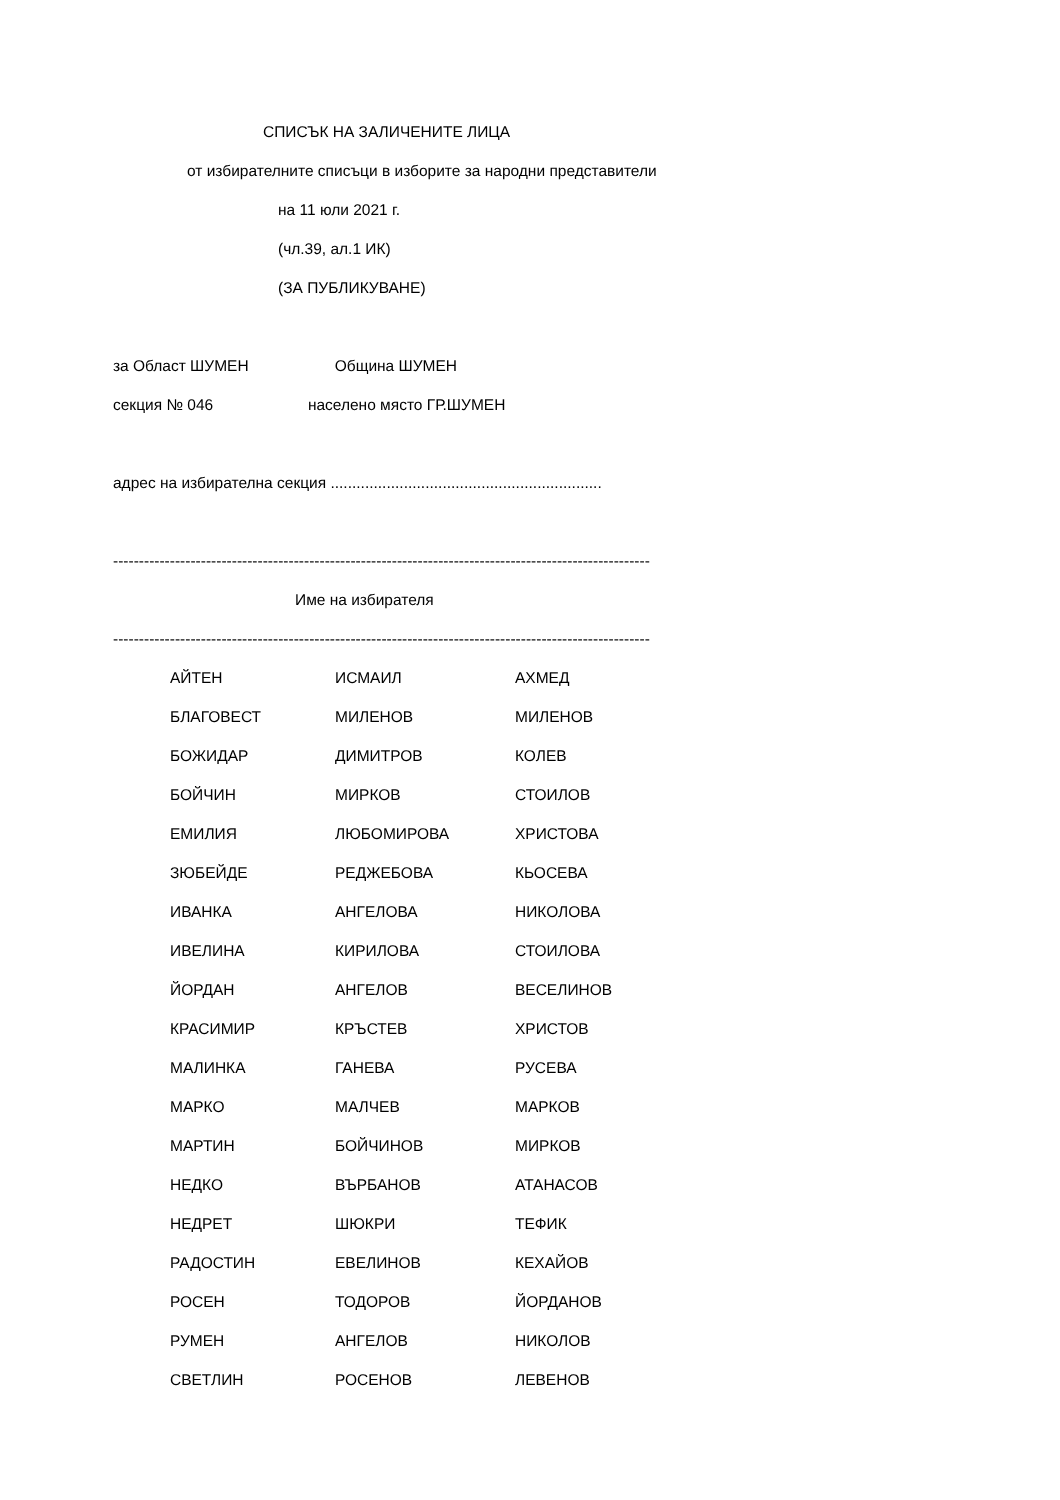СПИСЪК НА ЗАЛИЧЕНИТЕ ЛИЦА
от избирателните списъци в изборите за народни представители
на 11 юли 2021 г.
(чл.39, ал.1 ИК)
(ЗА ПУБЛИКУВАНЕ)
за Област ШУМЕН Община ШУМЕН
секция № 046 населено място ГР.ШУМЕН
адрес на избирателна секция ...............................................................
--------------------------------------------------------------------------------------------------------
Име на избирателя
--------------------------------------------------------------------------------------------------------
| АЙТЕН | ИСМАИЛ | АХМЕД |
| БЛАГОВЕСТ | МИЛЕНОВ | МИЛЕНОВ |
| БОЖИДАР | ДИМИТРОВ | КОЛЕВ |
| БОЙЧИН | МИРКОВ | СТОИЛОВ |
| ЕМИЛИЯ | ЛЮБОМИРОВА | ХРИСТОВА |
| ЗЮБЕЙДЕ | РЕДЖЕБОВА | КЬОСЕВА |
| ИВАНКА | АНГЕЛОВА | НИКОЛОВА |
| ИВЕЛИНА | КИРИЛОВА | СТОИЛОВА |
| ЙОРДАН | АНГЕЛОВ | ВЕСЕЛИНОВ |
| КРАСИМИР | КРЪСТЕВ | ХРИСТОВ |
| МАЛИНКА | ГАНЕВА | РУСЕВА |
| МАРКО | МАЛЧЕВ | МАРКОВ |
| МАРТИН | БОЙЧИНОВ | МИРКОВ |
| НЕДКО | ВЪРБАНОВ | АТАНАСОВ |
| НЕДРЕТ | ШЮКРИ | ТЕФИК |
| РАДОСТИН | ЕВЕЛИНОВ | КЕХАЙОВ |
| РОСЕН | ТОДОРОВ | ЙОРДАНОВ |
| РУМЕН | АНГЕЛОВ | НИКОЛОВ |
| СВЕТЛИН | РОСЕНОВ | ЛЕВЕНОВ |